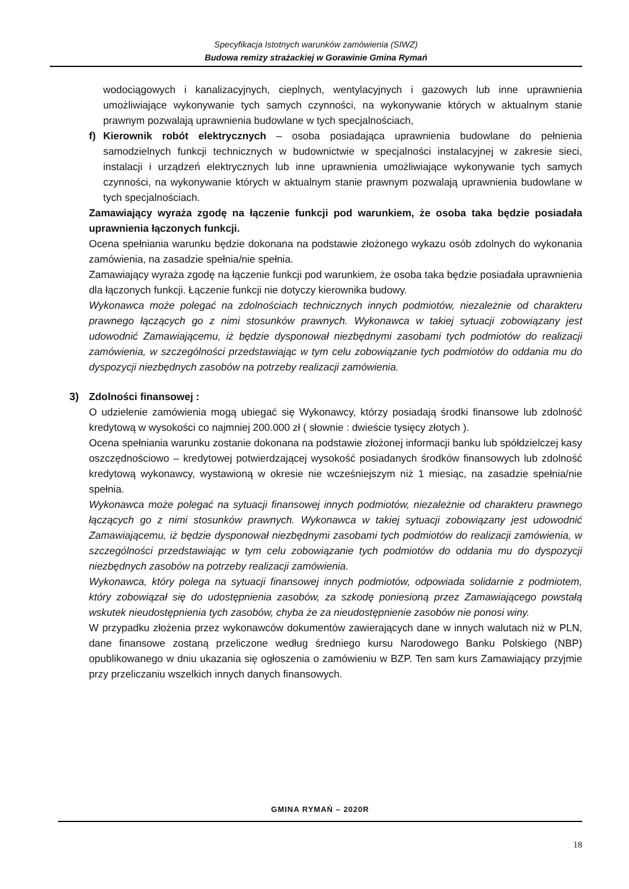Specyfikacja Istotnych warunków zamówienia (SIWZ)
Budowa remizy strażackiej w Gorawinie Gmina Rymań
wodociągowych i kanalizacyjnych, cieplnych, wentylacyjnych i gazowych lub inne uprawnienia umożliwiające wykonywanie tych samych czynności, na wykonywanie których w aktualnym stanie prawnym pozwalają uprawnienia budowlane w tych specjalnościach,
f) Kierownik robót elektrycznych – osoba posiadająca uprawnienia budowlane do pełnienia samodzielnych funkcji technicznych w budownictwie w specjalności instalacyjnej w zakresie sieci, instalacji i urządzeń elektrycznych lub inne uprawnienia umożliwiające wykonywanie tych samych czynności, na wykonywanie których w aktualnym stanie prawnym pozwalają uprawnienia budowlane w tych specjalnościach.
Zamawiający wyraża zgodę na łączenie funkcji pod warunkiem, że osoba taka będzie posiadała uprawnienia łączonych funkcji.
Ocena spełniania warunku będzie dokonana na podstawie złożonego wykazu osób zdolnych do wykonania zamówienia, na zasadzie spełnia/nie spełnia.
Zamawiający wyraża zgodę na łączenie funkcji pod warunkiem, że osoba taka będzie posiadała uprawnienia dla łączonych funkcji. Łączenie funkcji nie dotyczy kierownika budowy.
Wykonawca może polegać na zdolnościach technicznych innych podmiotów, niezależnie od charakteru prawnego łączących go z nimi stosunków prawnych. Wykonawca w takiej sytuacji zobowiązany jest udowodnić Zamawiającemu, iż będzie dysponował niezbędnymi zasobami tych podmiotów do realizacji zamówienia, w szczególności przedstawiając w tym celu zobowiązanie tych podmiotów do oddania mu do dyspozycji niezbędnych zasobów na potrzeby realizacji zamówienia.
3) Zdolności finansowej :
O udzielenie zamówienia mogą ubiegać się Wykonawcy, którzy posiadają środki finansowe lub zdolność kredytową w wysokości co najmniej 200.000 zł ( słownie : dwieście tysięcy złotych ).
Ocena spełniania warunku zostanie dokonana na podstawie złożonej informacji banku lub spółdzielczej kasy oszczędnościowo – kredytowej potwierdzającej wysokość posiadanych środków finansowych lub zdolność kredytową wykonawcy, wystawioną w okresie nie wcześniejszym niż 1 miesiąc, na zasadzie spełnia/nie spełnia.
Wykonawca może polegać na sytuacji finansowej innych podmiotów, niezależnie od charakteru prawnego łączących go z nimi stosunków prawnych. Wykonawca w takiej sytuacji zobowiązany jest udowodnić Zamawiającemu, iż będzie dysponował niezbędnymi zasobami tych podmiotów do realizacji zamówienia, w szczególności przedstawiając w tym celu zobowiązanie tych podmiotów do oddania mu do dyspozycji niezbędnych zasobów na potrzeby realizacji zamówienia.
Wykonawca, który polega na sytuacji finansowej innych podmiotów, odpowiada solidarnie z podmiotem, który zobowiązał się do udostępnienia zasobów, za szkodę poniesioną przez Zamawiającego powstałą wskutek nieudostępnienia tych zasobów, chyba że za nieudostępnienie zasobów nie ponosi winy.
W przypadku złożenia przez wykonawców dokumentów zawierających dane w innych walutach niż w PLN, dane finansowe zostaną przeliczone według średniego kursu Narodowego Banku Polskiego (NBP) opublikowanego w dniu ukazania się ogłoszenia o zamówieniu w BZP. Ten sam kurs Zamawiający przyjmie przy przeliczaniu wszelkich innych danych finansowych.
GMINA RYMAŃ – 2020R
18